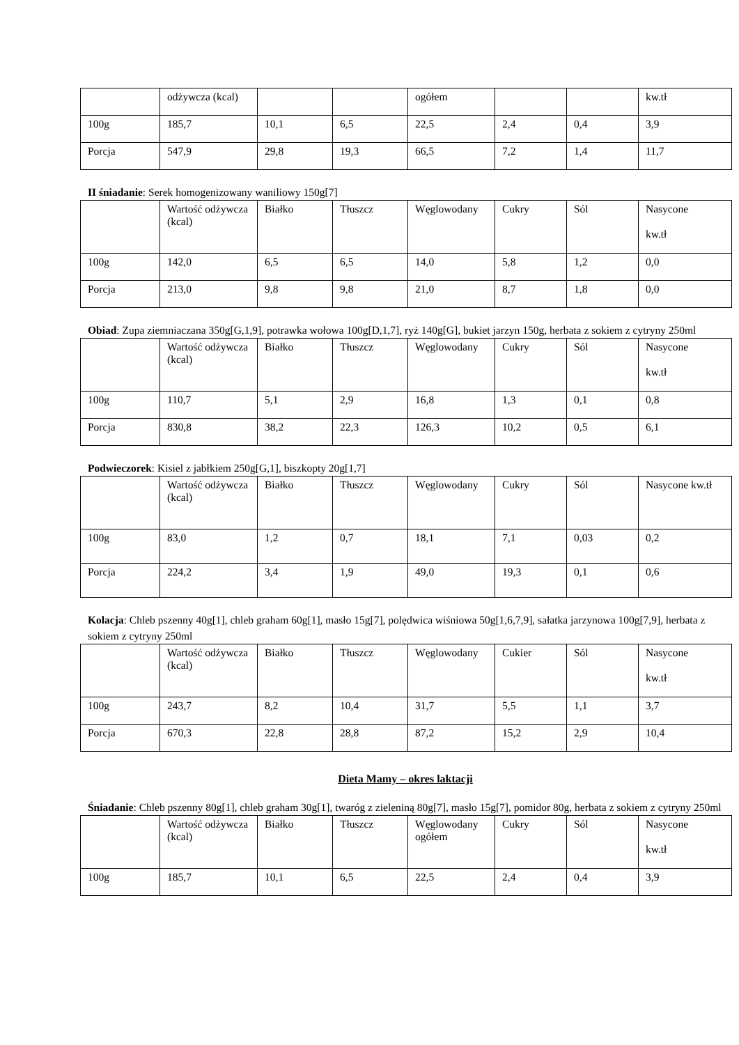| | odżywcza (kcal) | | | ogółem | | | kw.tł |
| 100g | 185,7 | 10,1 | 6,5 | 22,5 | 2,4 | 0,4 | 3,9 |
| Porcja | 547,9 | 29,8 | 19,3 | 66,5 | 7,2 | 1,4 | 11,7 |
II śniadanie: Serek homogenizowany waniliowy 150g[7]
| | Wartość odżywcza (kcal) | Białko | Tłuszcz | Węglowodany | Cukry | Sól | Nasycone kw.tł |
| 100g | 142,0 | 6,5 | 6,5 | 14,0 | 5,8 | 1,2 | 0,0 |
| Porcja | 213,0 | 9,8 | 9,8 | 21,0 | 8,7 | 1,8 | 0,0 |
Obiad: Zupa ziemniaczana 350g[G,1,9], potrawka wołowa 100g[D,1,7], ryż 140g[G], bukiet jarzyn 150g, herbata z sokiem z cytryny 250ml
| | Wartość odżywcza (kcal) | Białko | Tłuszcz | Węglowodany | Cukry | Sól | Nasycone kw.tł |
| 100g | 110,7 | 5,1 | 2,9 | 16,8 | 1,3 | 0,1 | 0,8 |
| Porcja | 830,8 | 38,2 | 22,3 | 126,3 | 10,2 | 0,5 | 6,1 |
Podwieczorek: Kisiel z jabłkiem 250g[G,1], biszkopty 20g[1,7]
| | Wartość odżywcza (kcal) | Białko | Tłuszcz | Węglowodany | Cukry | Sól | Nasycone kw.tł |
| 100g | 83,0 | 1,2 | 0,7 | 18,1 | 7,1 | 0,03 | 0,2 |
| Porcja | 224,2 | 3,4 | 1,9 | 49,0 | 19,3 | 0,1 | 0,6 |
Kolacja: Chleb pszenny 40g[1], chleb graham 60g[1], masło 15g[7], polędwica wiśniowa 50g[1,6,7,9], sałatka jarzynowa 100g[7,9], herbata z sokiem z cytryny 250ml
| | Wartość odżywcza (kcal) | Białko | Tłuszcz | Węglowodany | Cukier | Sól | Nasycone kw.tł |
| 100g | 243,7 | 8,2 | 10,4 | 31,7 | 5,5 | 1,1 | 3,7 |
| Porcja | 670,3 | 22,8 | 28,8 | 87,2 | 15,2 | 2,9 | 10,4 |
Dieta Mamy – okres laktacji
Śniadanie: Chleb pszenny 80g[1], chleb graham 30g[1], twaróg z zieleniną 80g[7], masło 15g[7], pomidor 80g, herbata z sokiem z cytryny 250ml
| | Wartość odżywcza (kcal) | Białko | Tłuszcz | Węglowodany ogółem | Cukry | Sól | Nasycone kw.tł |
| 100g | 185,7 | 10,1 | 6,5 | 22,5 | 2,4 | 0,4 | 3,9 |